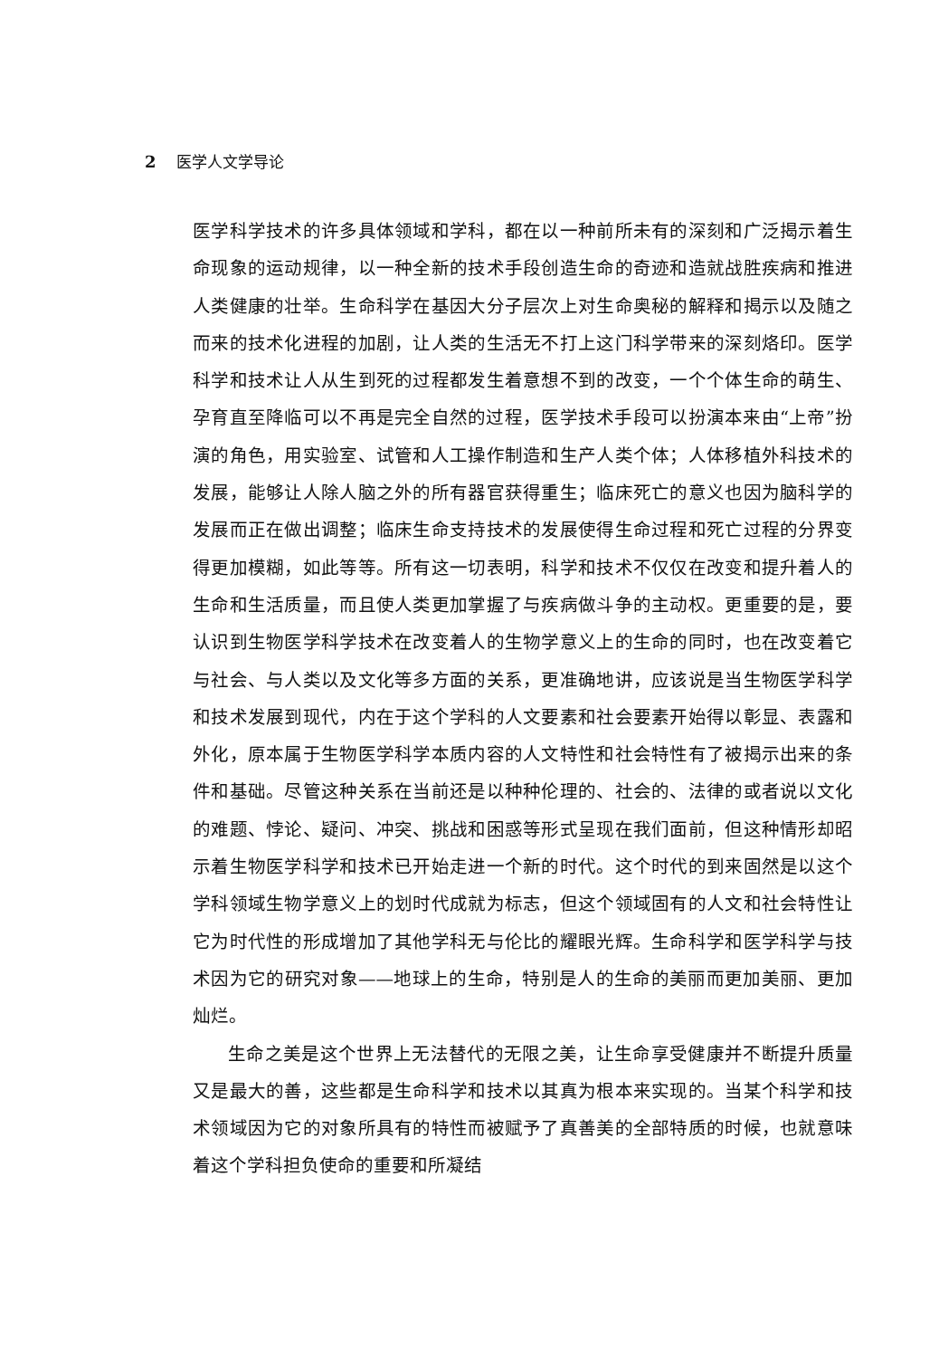2 医学人文学导论
医学科学技术的许多具体领域和学科，都在以一种前所未有的深刻和广泛揭示着生命现象的运动规律，以一种全新的技术手段创造生命的奇迹和造就战胜疾病和推进人类健康的壮举。生命科学在基因大分子层次上对生命奥秘的解释和揭示以及随之而来的技术化进程的加剧，让人类的生活无不打上这门科学带来的深刻烙印。医学科学和技术让人从生到死的过程都发生着意想不到的改变，一个个体生命的萌生、孕育直至降临可以不再是完全自然的过程，医学技术手段可以扮演本来由“上帝”扮演的角色，用实验室、试管和人工操作制造和生产人类个体；人体移植外科技术的发展，能够让人除人脑之外的所有器官获得重生；临床死亡的意义也因为脑科学的发展而正在做出调整；临床生命支持技术的发展使得生命过程和死亡过程的分界变得更加模糊，如此等等。所有这一切表明，科学和技术不仅仅在改变和提升着人的生命和生活质量，而且使人类更加掌握了与疾病做斗争的主动权。更重要的是，要认识到生物医学科学技术在改变着人的生物学意义上的生命的同时，也在改变着它与社会、与人类以及文化等多方面的关系，更准确地讲，应该说是当生物医学科学和技术发展到现代，内在于这个学科的人文要素和社会要素开始得以彰显、表露和外化，原本属于生物医学科学本质内容的人文特性和社会特性有了被揭示出来的条件和基础。尽管这种关系在当前还是以种种伦理的、社会的、法律的或者说以文化的难题、悖论、疑问、冲突、挑战和困惑等形式呈现在我们面前，但这种情形却昭示着生物医学科学和技术已开始走进一个新的时代。这个时代的到来固然是以这个学科领域生物学意义上的划时代成就为标志，但这个领域固有的人文和社会特性让它为时代性的形成增加了其他学科无与伦比的耀眼光辉。生命科学和医学科学与技术因为它的研究对象——地球上的生命，特别是人的生命的美丽而更加美丽、更加灿烂。
生命之美是这个世界上无法替代的无限之美，让生命享受健康并不断提升质量又是最大的善，这些都是生命科学和技术以其真为根本来实现的。当某个科学和技术领域因为它的对象所具有的特性而被赋予了真善美的全部特质的时候，也就意味着这个学科担负使命的重要和所凝结